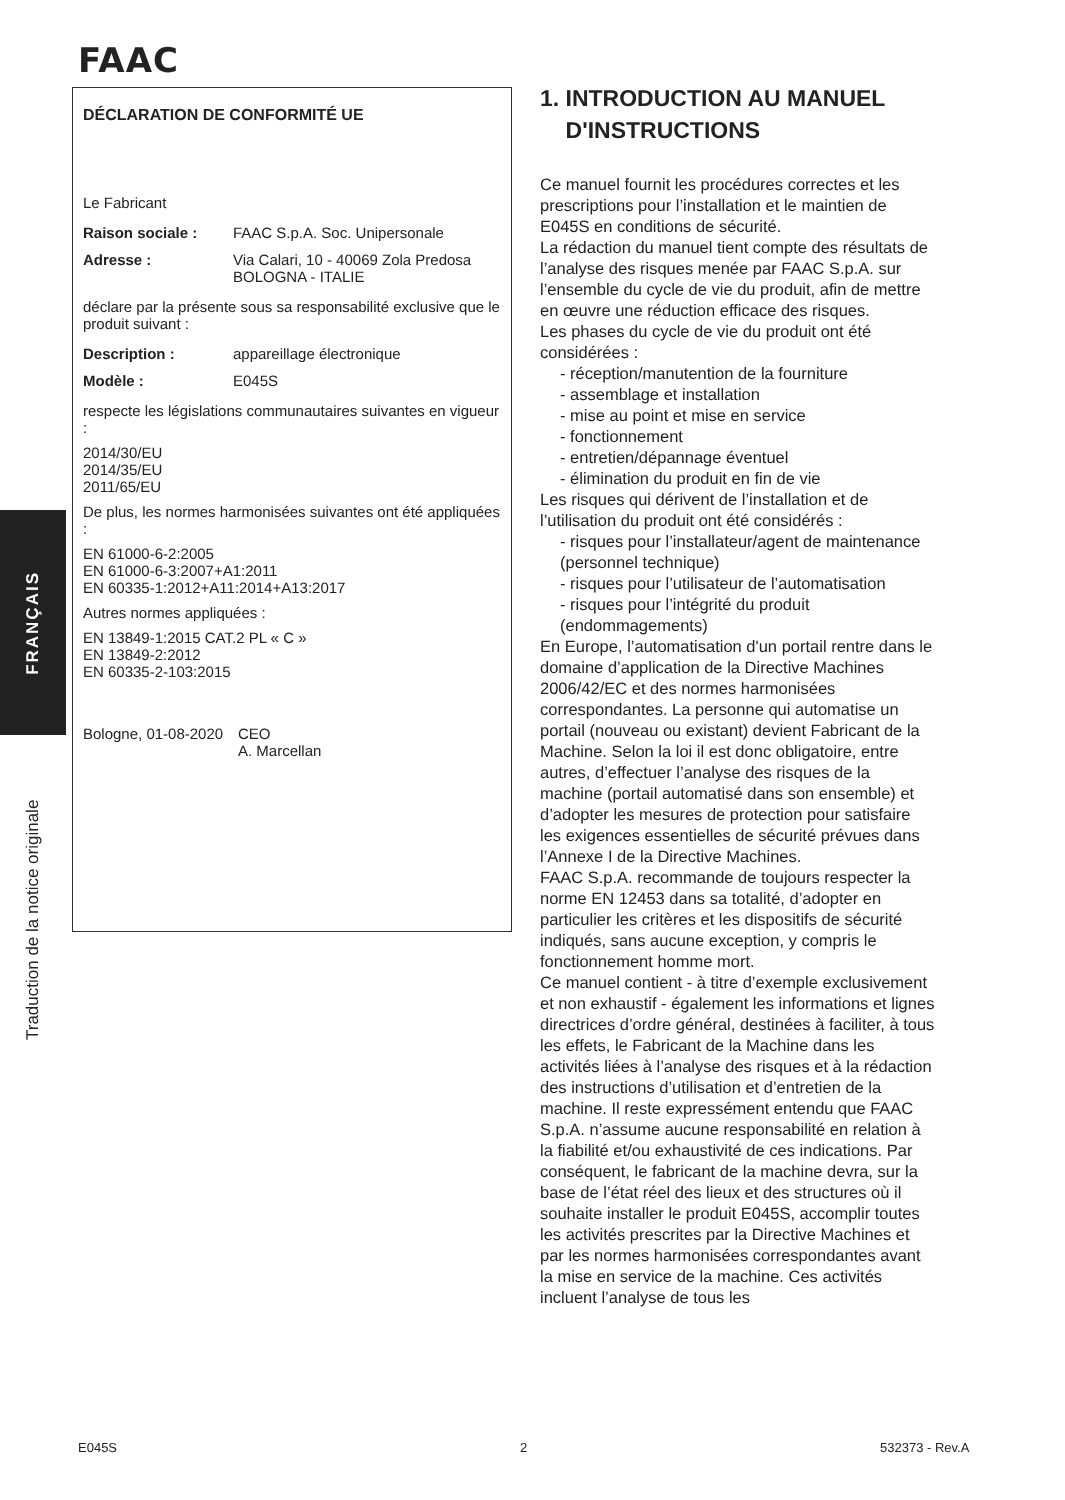FAAC
FRANÇAIS
Traduction de la notice originale
DÉCLARATION DE CONFORMITÉ UE
Le Fabricant
| Raison sociale : | FAAC S.p.A. Soc. Unipersonale |
| Adresse : | Via Calari, 10 - 40069 Zola Predosa BOLOGNA - ITALIE |
déclare par la présente sous sa responsabilité exclusive que le produit suivant :
| Description : | appareillage électronique |
| Modèle : | E045S |
respecte les législations communautaires suivantes en vigueur :
2014/30/EU
2014/35/EU
2011/65/EU
De plus, les normes harmonisées suivantes ont été appliquées :
EN 61000-6-2:2005
EN 61000-6-3:2007+A1:2011
EN 60335-1:2012+A11:2014+A13:2017
Autres normes appliquées :
EN 13849-1:2015 CAT.2 PL « C »
EN 13849-2:2012
EN 60335-2-103:2015
| Bologne, 01-08-2020 | CEO A. Marcellan |
1. INTRODUCTION AU MANUEL
D'INSTRUCTIONS
Ce manuel fournit les procédures correctes et les prescriptions pour l’installation et le maintien de E045S en conditions de sécurité.
La rédaction du manuel tient compte des résultats de l’analyse des risques menée par FAAC S.p.A. sur l’ensemble du cycle de vie du produit, afin de mettre en œuvre une réduction efficace des risques.
Les phases du cycle de vie du produit ont été considérées :
- réception/manutention de la fourniture
- assemblage et installation
- mise au point et mise en service
- fonctionnement
- entretien/dépannage éventuel
- élimination du produit en fin de vie
Les risques qui dérivent de l’installation et de l’utilisation du produit ont été considérés :
- risques pour l’installateur/agent de maintenance (personnel technique)
- risques pour l’utilisateur de l’automatisation
- risques pour l’intégrité du produit (endommagements)
En Europe, l’automatisation d'un portail rentre dans le domaine d’application de la Directive Machines 2006/42/EC et des normes harmonisées correspondantes. La personne qui automatise un portail (nouveau ou existant) devient Fabricant de la Machine. Selon la loi il est donc obligatoire, entre autres, d’effectuer l’analyse des risques de la machine (portail automatisé dans son ensemble) et d’adopter les mesures de protection pour satisfaire les exigences essentielles de sécurité prévues dans l’Annexe I de la Directive Machines.
FAAC S.p.A. recommande de toujours respecter la norme EN 12453 dans sa totalité, d’adopter en particulier les critères et les dispositifs de sécurité indiqués, sans aucune exception, y compris le fonctionnement homme mort.
Ce manuel contient - à titre d’exemple exclusivement et non exhaustif - également les informations et lignes directrices d’ordre général, destinées à faciliter, à tous les effets, le Fabricant de la Machine dans les activités liées à l’analyse des risques et à la rédaction des instructions d’utilisation et d’entretien de la machine. Il reste expressément entendu que FAAC S.p.A. n’assume aucune responsabilité en relation à la fiabilité et/ou exhaustivité de ces indications. Par conséquent, le fabricant de la machine devra, sur la base de l’état réel des lieux et des structures où il souhaite installer le produit E045S, accomplir toutes les activités prescrites par la Directive Machines et par les normes harmonisées correspondantes avant la mise en service de la machine. Ces activités incluent l’analyse de tous les
E045S 2 532373 - Rev.A